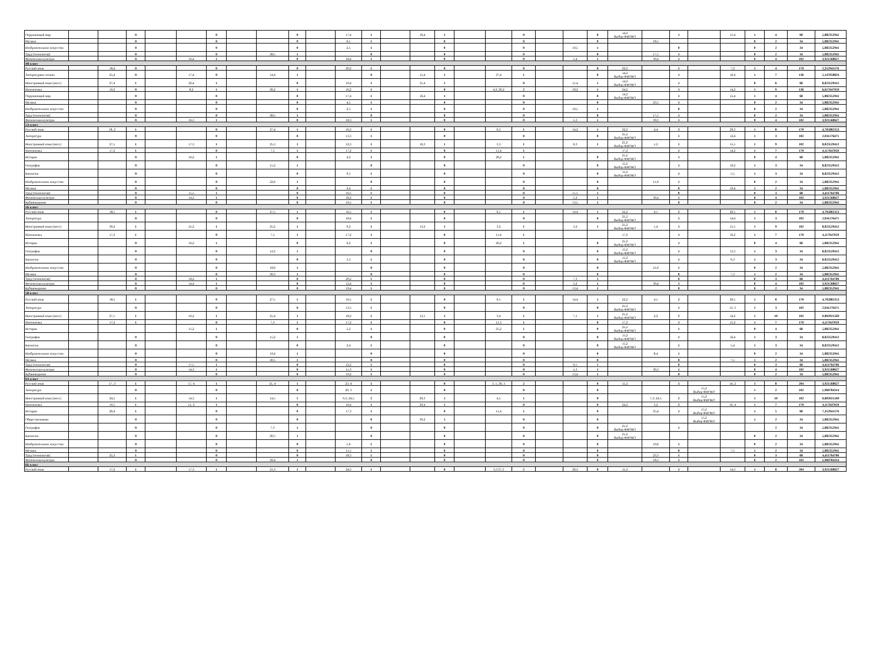| Окружающий мир | | | 0 | | | 0 | | | 0 | | 17,4 | 1 | | 16,4 | 1 | | | 0 | | | 0 | 14,2 Выбор ФИОКО | | 1 | | 15,4 | 1 | 4 | 68 | 5,882352941 |
| Музыка | | | 0 | | | 0 | | | 0 | | 6,5 | 1 | | | 0 | | | 0 | | | 0 | | 18,5 | | | | 0 | 2 | 34 | 5,882352941 |
| Изобразительное искусство | | | 0 | | | 0 | | | 0 | | 2,5 | 1 | | | 0 | | | 0 | | 10,5 | 1 | | | 0 | | | 0 | 2 | 34 | 5,882352941 |
| Труд (технология) | | | 0 | | | 0 | | 28,5 | 1 | | | 0 | | | 0 | | | 0 | | | 0 | | 17,5 | 1 | | | 0 | 2 | 34 | 5,882352941 |
| Физическая культура | | | 0 | | 16,4 | 1 | | | 0 | | 18,4 | 1 | | | 0 | | | 0 | | 5,4 | 1 | | 30,4 | 1 | | | 0 | 4 | 102 | 3,921568627 |
| 4В класс | | | | | | | | | | | | | | | | | | | | | | | | | | | | | | |
| Русский язык | | 18,4 | 0 | | | 0 | | | 0 | | 20,2 | 1 | | | 0 | | | 0 | | | 0 | 22,2 | | 1 | | 7,2 | 1 | 4 | 170 | 2,352941176 |
| Литературное чтение | | 25,4 | 0 | | 17,4 | 0 | | 14,4 | 1 | | | 0 | | 15,4 | 1 | | 27,4 | 1 | | | 0 | 14,2 Выбор ФИОКО | | 1 | | 16,4 | 1 | 7 | 136 | 5,147058824 |
| Иностранный язык (англ.) | | 27,4 | 1 | | 22,4 | 1 | | | 0 | | 10,4 | 1 | | 31,4 | 1 | | | 0 | | 11,4 | 1 | 14,2 Выбор ФИОКО | | 1 | | | 0 | 6 | 68 | 8,823529412 |
| Математика | | 19,2 | 0 | | 8,2 | 1 | | 26,2 | 1 | | 16,2 | 1 | | | 0 | | 4,2; 26,2 | 2 | | 18,2 | 1 | 24,2 | | 1 | | 14,2 | 1 | 9 | 136 | 6,617647059 |
| Окружающий мир | | | 0 | | | 0 | | | 0 | | 17,4 | 1 | | 16,4 | 1 | | | 0 | | | 0 | 14,2 Выбор ФИОКО | | 1 | | 15,4 | 1 | 4 | 68 | 5,882352941 |
| Музыка | | | 0 | | | 0 | | | 0 | | 4,5 | 1 | | | 0 | | | 0 | | | 0 | | 23,5 | 1 | | | 0 | 2 | 34 | 5,882352941 |
| Изобразительное искусство | | | 0 | | | 0 | | | 0 | | 2,5 | 1 | | | 0 | | | 0 | | 10,5 | 1 | | | 0 | | | 0 | 2 | 34 | 5,882352941 |
| Труд (технология) | | | 0 | | | 0 | | 28,5 | 1 | | | 0 | | | 0 | | | 0 | | | 0 | | 17,5 | 1 | | | 0 | 2 | 34 | 5,882352941 |
| Физическая культура | | | 0 | | 16,3 | 1 | | | 0 | | 18,3 | 1 | | | 0 | | | 0 | | 5,3 | 1 | | 30,3 | 1 | | | 0 | 4 | 102 | 3,921568627 |
| 5А класс | | | | | | | | | | | | | | | | | | | | | | | | | | | | | | |
| Русский язык | | 18, 2 | 1 | | | 0 | | 27,4 | 1 | | 16,3 | 1 | | | 0 | | 6,3 | 1 | | 14,2 | 1 | 22,2 | 4,4 | 2 | | 20,3 | 1 | 8 | 170 | 4,705882353 |
| Литература | | | 0 | | | 0 | | | 0 | | 13,3 | 1 | | | 0 | | | 0 | | | 0 | 25,2 Выбор ФИОКО | | 1 | | 12,4 | 1 | 3 | 102 | 2,941176471 |
| Иностранный язык (англ.) | | 27,5 | 1 | | 17,3 | 1 | | 25,3 | 1 | | 12,3 | 1 | | 16,3 | 1 | | 3,3 | 1 | | 6,3 | 1 | 25,2 Выбор ФИОКО | 1,2 | 1 | | 15,5 | 1 | 9 | 102 | 8,823529412 |
| Математика | | 17,2 | 1 | | | 0 | | 7,5 | 1 | | 17,2 | 1 | | | 0 | | 11,4 | 1 | | | | 17,2 | | 1 | | 14,2 | 1 | 7 | 170 | 4,117647059 |
| История | | | 0 | | 16,2 | 1 | | | 0 | | 4,2 | 1 | | | 0 | | 26,2 | 1 | | | 0 | 25,2 Выбор ФИОКО | | 1 | | | 0 | 4 | 68 | 5,882352941 |
| География | | | 0 | | | 0 | | 15,2 | 1 | | | 0 | | | 0 | | | 0 | | | 0 | 15,2 Выбор ФИОКО | | 1 | | 16,2 | 1 | 3 | 34 | 8,823529412 |
| Биология | | | 0 | | | 0 | | | 0 | | 9,5 | 1 | | | 0 | | | 0 | | | 0 | 15,2 Выбор ФИОКО | | 1 | | 5,5 | 1 | 3 | 34 | 8,823529412 |
| Изобразительное искусство | | | 0 | | | 0 | | 22,6 | 1 | | | 0 | | | 0 | | | 0 | | | 0 | | 11,6 | 1 | | | 0 | 2 | 34 | 5,882352941 |
| Музыка | | | 0 | | | 0 | | | 0 | | 2,4 | 1 | | | 0 | | | 0 | | | 0 | | | 0 | | 19,4 | 1 | 2 | 34 | 5,882352941 |
| Труд (технология) | | | 0 | | 15,5 | 1 | | | 0 | | 10,5 | 1 | | | 0 | | | 0 | | 11,5 | 1 | | | 0 | | | 0 | 3 | 68 | 4,411764706 |
| Физическая культура | | | 0 | | 14,2 | 1 | | | 0 | | 18,2 | 1 | | | 0 | | | 0 | | 5,2 | 1 | | 30,4 | 1 | | | 0 | 4 | 102 | 3,921568627 |
| Кубановедение | | | 0 | | | 0 | | | 0 | | 19,5 | 1 | | | 0 | | | 0 | | 13,5 | 1 | | | 0 | | | 0 | 2 | 34 | 5,882352941 |
| 5Б класс | | | | | | | | | | | | | | | | | | | | | | | | | | | | | | |
| Русский язык | | 18,5 | 1 | | | 0 | | 27,5 | 1 | | 16,5 | 1 | | | 0 | | 6,5 | 1 | | 14,4 | 1 | 22,2 | 4,5 | 2 | | 20,5 | 1 | 8 | 170 | 4,705882353 |
| Литература | | | 0 | | | 0 | | | 0 | | 18,4 | 1 | | | 0 | | | 0 | | | 0 | 25,2 Выбор ФИОКО | | 1 | | 14,4 | 1 | 3 | 102 | 2,941176471 |
| Иностранный язык (англ.) | | 30,2 | 1 | | 21,2 | 1 | | 25,2 | 1 | | 9,2 | 1 | | 13,2 | 1 | | 3,2 | 1 | | 3,2 | 1 | 25,2 Выбор ФИОКО | 1,4 | 1 | | 15,5 | 1 | 9 | 102 | 8,823529412 |
| Математика | | 17,2 | 1 | | | 0 | | 7,5 | 1 | | 17,2 | 1 | | | 0 | | 11,4 | 1 | | | | 17,2 | | 1 | | 16,2 | 1 | 7 | 170 | 4,117647059 |
| История | | | 0 | | 16,2 | 1 | | | 0 | | 6,2 | 1 | | | 0 | | 26,2 | 1 | | | 0 | 25,2 Выбор ФИОКО | | 1 | | | 0 | 4 | 68 | 5,882352941 |
| География | | | 0 | | | 0 | | 12,2 | 1 | | | 0 | | | 0 | | | 0 | | | 0 | 15,2 Выбор ФИОКО | | 1 | | 13,3 | 1 | 3 | 34 | 8,823529412 |
| Биология | | | 0 | | | 0 | | | 0 | | 3,3 | 1 | | | 0 | | | 0 | | | 0 | 15,2 Выбор ФИОКО | | 1 | | 6,3 | 1 | 3 | 34 | 8,823529412 |
| Изобразительное искусство | | | 0 | | | 0 | | 18,6 | 1 | | | 0 | | | 0 | | | 0 | | | 0 | | 21,6 | 1 | | | 0 | 2 | 34 | 5,882352941 |
| Музыка | | | 0 | | | 0 | | 20,3 | 1 | | | 0 | | | 0 | | | 0 | | | 0 | | | 0 | | 7,3 | 1 | 2 | 34 | 5,882352941 |
| Труд (технология) | | | 0 | | 18,2 | 1 | | | 0 | | 20,2 | 1 | | | 0 | | | 0 | | 7,3 | 1 | | | 0 | | | 0 | 3 | 68 | 4,411764706 |
| Физическая культура | | | 0 | | 14,4 | 1 | | | 0 | | 12,4 | 1 | | | 0 | | | 0 | | 5,2 | 1 | | 30,4 | 1 | | | 0 | 4 | 102 | 3,921568627 |
| Кубановедение | | | 0 | | | 0 | | | 0 | | 19,4 | 1 | | | 0 | | | 0 | | 13,4 | 1 | | | 0 | | | 0 | 2 | 34 | 5,882352941 |
| 5В класс | | | | | | | | | | | | | | | | | | | | | | | | | | | | | | |
| Русский язык | | 18,5 | 1 | | | 0 | | 27,5 | 1 | | 16,5 | 1 | | | 0 | | 6,5 | 1 | | 14,4 | 1 | 22,2 | 4,5 | 2 | | 20,5 | 1 | 8 | 170 | 4,705882353 |
| Литература | | | 0 | | | 0 | | | 0 | | 13,5 | 1 | | | 0 | | | 0 | | | 0 | 25,2 Выбор ФИОКО | | 1 | | 13, 3 | 1 | 3 | 102 | 2,941176471 |
| Иностранный язык (англ.) | | 27,1 | 1 | | 16,2 | 1 | | 25,4 | 1 | | 18,2 | 1 | | 13,1 | 1 | | 3,4 | 1 | | 7,1 | 1 | 25,2 Выбор ФИОКО | 2,2 | 2 | | 14,2 | 1 | 10 | 102 | 9,803921569 |
| Математика | | 17,2 | 1 | | | 0 | | 7,3 | 1 | | 17,2 | 1 | | | 0 | | 11,3 | 1 | | | 0 | 17,2 | | 1 | | 15,2 | 1 | 7 | 170 | 4,117647059 |
| История | | | | | 15,2 | 1 | | | 0 | | 5,2 | 1 | | | 0 | | 25,2 | 1 | | | 0 | 25,2 Выбор ФИОКО | | 1 | | | 0 | 4 | 68 | 5,882352941 |
| География | | | 0 | | | 0 | | 15,2 | 1 | | | 0 | | | 0 | | | 0 | | | 0 | 15,2 Выбор ФИОКО | | 1 | | 16,4 | 1 | 3 | 34 | 8,823529412 |
| Биология | | | 0 | | | 0 | | | 0 | | 2,4 | 1 | | | 0 | | | 0 | | | 0 | 15,2 Выбор ФИОКО | | 1 | | 5,4 | 1 | 3 | 34 | 8,823529412 |
| Изобразительное искусство | | | 0 | | | 0 | | 19,4 | 1 | | | 0 | | | 0 | | | 0 | | | 0 | | 8,4 | 1 | | | 0 | 2 | 34 | 5,882352941 |
| Музыка | | | 0 | | | 0 | | 20,5 | 1 | | | 0 | | | 0 | | | 0 | | | 0 | | | 0 | | 7,5 | 1 | 2 | 34 | 5,882352941 |
| Труд (технология) | | | 0 | | 17,5 | 1 | | | 0 | | 12,2 | 1 | | | 0 | | | 0 | | 6,5 | 1 | | | 0 | | | 0 | 3 | 68 | 4,411764706 |
| Физическая культура | | | 0 | | 14,3 | 1 | | | 0 | | 11,3 | 1 | | | 0 | | | 0 | | 5,3 | 1 | | 30,3 | 1 | | | 0 | 4 | 102 | 3,921568627 |
| Кубановедение | | | 0 | | | 0 | | | 0 | | 19,2 | 1 | | | 0 | | | 0 | | 13,4 | 1 | | | 0 | | | 0 | 2 | 34 | 5,882352941 |
| 6А класс | | | | | | | | | | | | | | | | | | | | | | | | | | | | | | |
| Русский язык | | 17, 3 | 1 | | 17, 4 | 1 | | 21, 4 | 1 | | 23, 4 | 1 | | | 0 | | 3, 1; 26, 3 | 2 | | | 0 | 11,2 | | 1 | | 14, 2 | 1 | 8 | 204 | 3,921568627 |
| Литература | | | 0 | | | 0 | | | 0 | | 20, 3 | 1 | | | 0 | | | 0 | | | 0 | | | | 15,2 Выбор ФИОКО | | 1 | 2 | 102 | 1,960784314 |
| Иностранный язык (англ.) | | 24,5 | 1 | | 14,3 | 1 | | 14,5 | 1 | | 9,3; 24,5 | 2 | | 20,3 | 1 | | 4,5 | 1 | | | 0 | | 7,3; 24,5 | 2 | 15,2 Выбор ФИОКО | | 1 | 10 | 102 | 9,803921569 |
| Математика | | 19,5 | 1 | | 11, 2 | 1 | | | 0 | | 16,4 | 1 | | 29,4 | 1 | | | 0 | | | 0 | 24,2 | 3,2 | 2 | | 16, 4 | 1 | 7 | 170 | 4,117647059 |
| История | | 20,4 | 1 | | | 0 | | | 0 | | 17,3 | 1 | | | 0 | | 11,4 | 1 | | | 0 | | 25,4 | 1 | 15,2 Выбор ФИОКО | | 1 | 5 | 68 | 7,352941176 |
| Обществознание | | | 0 | | | 0 | | | 0 | | | 0 | | 30,2 | 1 | | | 0 | | | 0 | | | | 15,2 Выбор ФИОКО | | 1 | 2 | 34 | 5,882352941 |
| География | | | 0 | | | 0 | | 7,3 | 1 | | | 0 | | | 0 | | | 0 | | | 0 | 21,2 Выбор ФИОКО | | 1 | | | | 2 | 34 | 5,882352941 |
| Биология | | | 0 | | | 0 | | 20,5 | 1 | | | 0 | | | 0 | | | 0 | | | 0 | 21,2 Выбор ФИОКО | | | | | 0 | 2 | 34 | 5,882352941 |
| Изобразительное искусство | | | 0 | | | 0 | | | 0 | | 5,6 | 1 | | | 0 | | | 0 | | | 0 | | 10,6 | 1 | | | 0 | 2 | 34 | 5,882352941 |
| Музыка | | | 0 | | | 0 | | | 0 | | 11,5 | 1 | | | 0 | | | 0 | | | 0 | | | 0 | | 7,5 | 1 | 2 | 34 | 5,882352941 |
| Труд (технология) | | 25,3 | 1 | | | 0 | | | 0 | | 18,3 | 1 | | | 0 | | | 0 | | | 0 | | 23,3 | 1 | | | 0 | 3 | 68 | 4,411764706 |
| Физическая культура | | | 0 | | | 0 | | 29,4 | 1 | | | 0 | | | 0 | | | 0 | | | 0 | | 18,3 | 1 | | | 0 | 2 | 102 | 1,960784314 |
| 6Б класс | | | | | | | | | | | | | | | | | | | | | | | | | | | | | | |
| Русский язык | | 17,2 | 1 | | 17,3 | 1 | | 21,3 | 1 | | 24,3 | 1 | | | 0 | | 3,3 27,3 | 2 | | 20,3 | 0 | 11,2 | | 1 | | 14,3 | 1 | 8 | 204 | 3,921568627 |